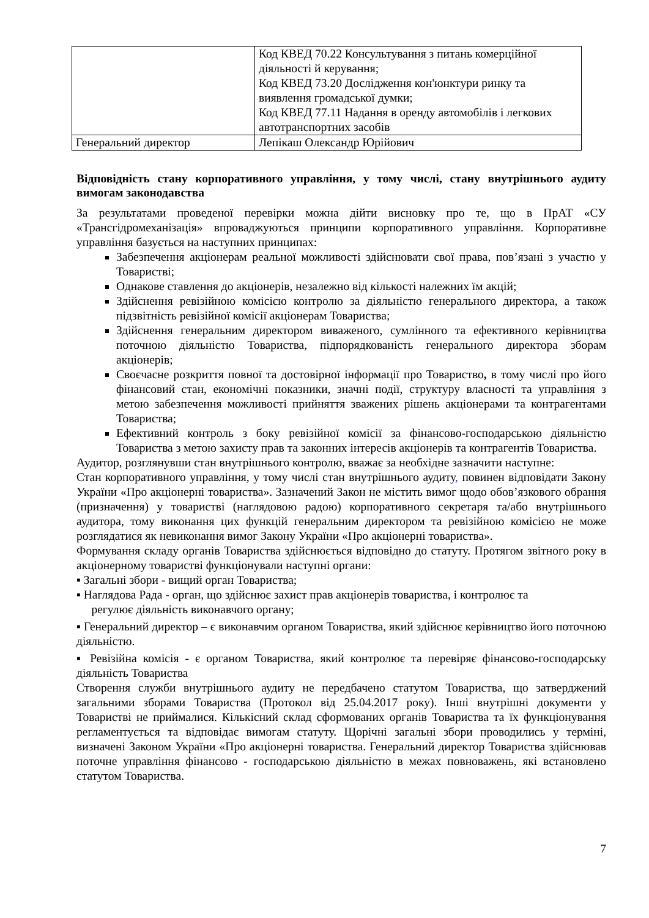| | Код КВЕД 70.22 Консультування з питань комерційної діяльності й керування; Код КВЕД 73.20 Дослідження кон'юнктури ринку та виявлення громадської думки; Код КВЕД 77.11 Надання в оренду автомобілів і легкових автотранспортних засобів |
| Генеральний директор | Лепікаш Олександр Юрійович |
Відповідність стану корпоративного управління, у тому числі, стану внутрішнього аудиту вимогам законодавства
За результатами проведеної перевірки можна дійти висновку про те, що в ПрАТ «СУ «Трансгідромеханізація» впроваджуються принципи корпоративного управління. Корпоративне управління базується на наступних принципах:
Забезпечення акціонерам реальної можливості здійснювати свої права, пов’язані з участю у Товаристві;
Однакове ставлення до акціонерів, незалежно від кількості належних їм акцій;
Здійснення ревізійною комісією контролю за діяльністю генерального директора, а також підзвітність ревізійної комісії акціонерам Товариства;
Здійснення генеральним директором виваженого, сумлінного та ефективного керівництва поточною діяльністю Товариства, підпорядкованість генерального директора зборам акціонерів;
Своєчасне розкриття повної та достовірної інформації про Товариство, в тому числі про його фінансовий стан, економічні показники, значні події, структуру власності та управління з метою забезпечення можливості прийняття зважених рішень акціонерами та контрагентами Товариства;
Ефективний контроль з боку ревізійної комісії за фінансово-господарською діяльністю Товариства з метою захисту прав та законних інтересів акціонерів та контрагентів Товариства.
Аудитор, розглянувши стан внутрішнього контролю, вважає за необхідне зазначити наступне:
Стан корпоративного управління, у тому числі стан внутрішнього аудиту, повинен відповідати Закону України «Про акціонерні товариства». Зазначений Закон не містить вимог щодо обов’язкового обрання (призначення) у товаристві (наглядовою радою) корпоративного секретаря та/або внутрішнього аудитора, тому виконання цих функцій генеральним директором та ревізійною комісією не може розглядатися як невиконання вимог Закону України «Про акціонерні товариства».
Формування складу органів Товариства здійснюється відповідно до статуту. Протягом звітного року в акціонерному товаристві функціонували наступні органи:
▪ Загальні збори - вищий орган Товариства;
▪ Наглядова Рада - орган, що здійснює захист прав акціонерів товариства, і контролює та
регулює діяльність виконавчого органу;
▪ Генеральний директор – є виконавчим органом Товариства, який здійснює керівництво його поточною діяльністю.
▪ Ревізійна комісія - є органом Товариства, який контролює та перевіряє фінансово-господарську діяльність Товариства
Створення служби внутрішнього аудиту не передбачено статутом Товариства, що затверджений загальними зборами Товариства (Протокол від 25.04.2017 року). Інші внутрішні документи у Товаристві не приймалися. Кількісний склад сформованих органів Товариства та їх функціонування регламентується та відповідає вимогам статуту. Щорічні загальні збори проводились у терміні, визначені Законом України «Про акціонерні товариства. Генеральний директор Товариства здійснював поточне управління фінансово - господарською діяльністю в межах повноважень, які встановлено статутом Товариства.
7